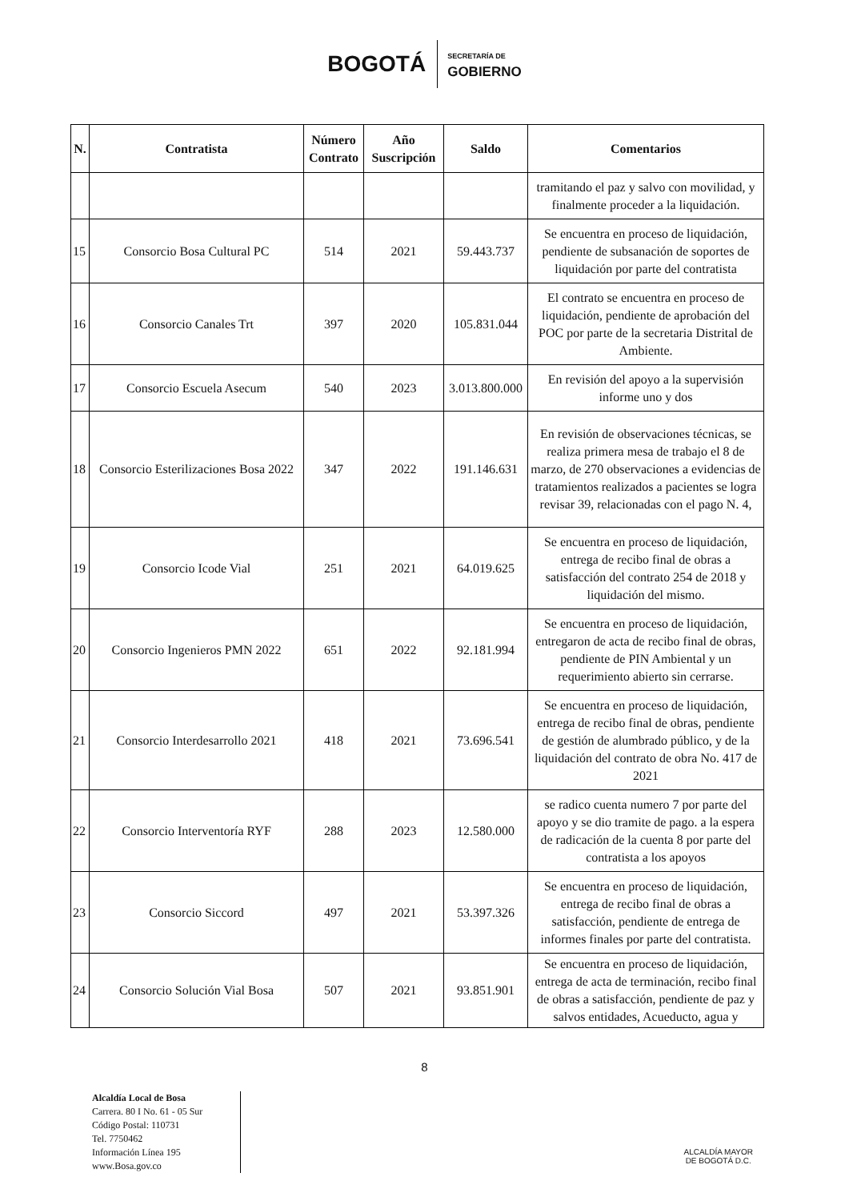BOGOTÁ SECRETARÍA DE
GOBIERNO
| N. | Contratista | Número Contrato | Año Suscripción | Saldo | Comentarios |
| --- | --- | --- | --- | --- | --- |
| | | | | | tramitando el paz y salvo con movilidad, y finalmente proceder a la liquidación. |
| 15 | Consorcio Bosa Cultural PC | 514 | 2021 | 59.443.737 | Se encuentra en proceso de liquidación, pendiente de subsanación de soportes de liquidación por parte del contratista |
| 16 | Consorcio Canales Trt | 397 | 2020 | 105.831.044 | El contrato se encuentra en proceso de liquidación, pendiente de aprobación del POC por parte de la secretaria Distrital de Ambiente. |
| 17 | Consorcio Escuela Asecum | 540 | 2023 | 3.013.800.000 | En revisión del apoyo a la supervisión informe uno y dos |
| 18 | Consorcio Esterilizaciones Bosa 2022 | 347 | 2022 | 191.146.631 | En revisión de observaciones técnicas, se realiza primera mesa de trabajo el 8 de marzo, de 270 observaciones a evidencias de tratamientos realizados a pacientes se logra revisar 39, relacionadas con el pago N. 4, |
| 19 | Consorcio Icode Vial | 251 | 2021 | 64.019.625 | Se encuentra en proceso de liquidación, entrega de recibo final de obras a satisfacción del contrato 254 de 2018 y liquidación del mismo. |
| 20 | Consorcio Ingenieros PMN 2022 | 651 | 2022 | 92.181.994 | Se encuentra en proceso de liquidación, entregaron de acta de recibo final de obras, pendiente de PIN Ambiental y un requerimiento abierto sin cerrarse. |
| 21 | Consorcio Interdesarrollo 2021 | 418 | 2021 | 73.696.541 | Se encuentra en proceso de liquidación, entrega de recibo final de obras, pendiente de gestión de alumbrado público, y de la liquidación del contrato de obra No. 417 de 2021 |
| 22 | Consorcio Interventoría RYF | 288 | 2023 | 12.580.000 | se radico cuenta numero 7 por parte del apoyo y se dio tramite de pago. a la espera de radicación de la cuenta 8 por parte del contratista a los apoyos |
| 23 | Consorcio Siccord | 497 | 2021 | 53.397.326 | Se encuentra en proceso de liquidación, entrega de recibo final de obras a satisfacción, pendiente de entrega de informes finales por parte del contratista. |
| 24 | Consorcio Solución Vial Bosa | 507 | 2021 | 93.851.901 | Se encuentra en proceso de liquidación, entrega de acta de terminación, recibo final de obras a satisfacción, pendiente de paz y salvos entidades, Acueducto, agua y |
8
Alcaldía Local de Bosa
Carrera. 80 I No. 61 - 05 Sur
Código Postal: 110731
Tel. 7750462
Información Línea 195
www.Bosa.gov.co
ALCALDÍA MAYOR
DE BOGOTÁ D.C.